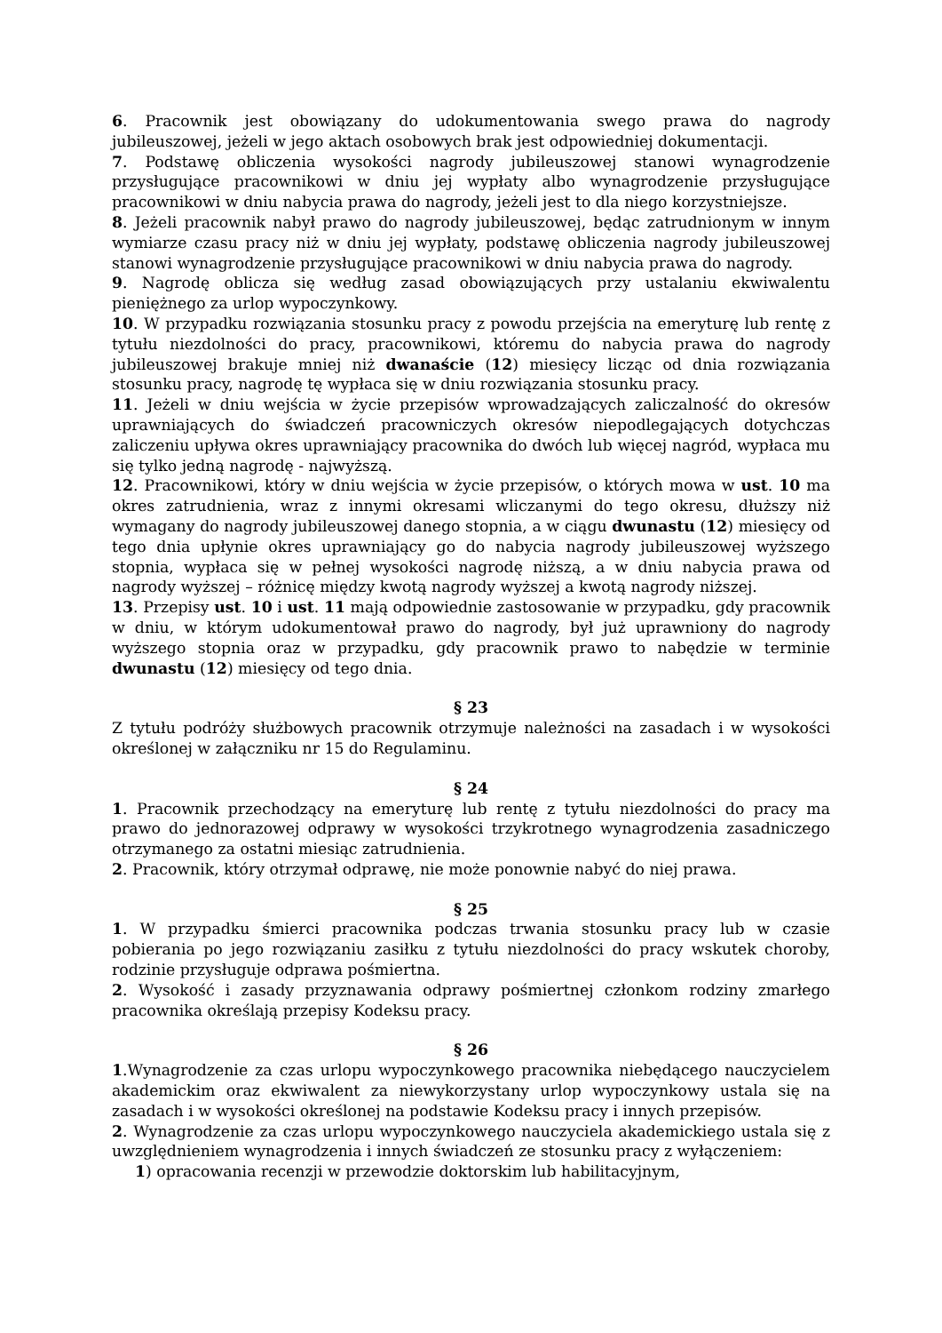6. Pracownik jest obowiązany do udokumentowania swego prawa do nagrody jubileuszowej, jeżeli w jego aktach osobowych brak jest odpowiedniej dokumentacji.
7. Podstawę obliczenia wysokości nagrody jubileuszowej stanowi wynagrodzenie przysługujące pracownikowi w dniu jej wypłaty albo wynagrodzenie przysługujące pracownikowi w dniu nabycia prawa do nagrody, jeżeli jest to dla niego korzystniejsze.
8. Jeżeli pracownik nabył prawo do nagrody jubileuszowej, będąc zatrudnionym w innym wymiarze czasu pracy niż w dniu jej wypłaty, podstawę obliczenia nagrody jubileuszowej stanowi wynagrodzenie przysługujące pracownikowi w dniu nabycia prawa do nagrody.
9. Nagrodę oblicza się według zasad obowiązujących przy ustalaniu ekwiwalentu pieniężnego za urlop wypoczynkowy.
10. W przypadku rozwiązania stosunku pracy z powodu przejścia na emeryturę lub rentę z tytułu niezdolności do pracy, pracownikowi, któremu do nabycia prawa do nagrody jubileuszowej brakuje mniej niż dwanaście (12) miesięcy licząc od dnia rozwiązania stosunku pracy, nagrodę tę wypłaca się w dniu rozwiązania stosunku pracy.
11. Jeżeli w dniu wejścia w życie przepisów wprowadzających zaliczalność do okresów uprawniających do świadczeń pracowniczych okresów niepodlegających dotychczas zaliczeniu upływa okres uprawniający pracownika do dwóch lub więcej nagród, wypłaca mu się tylko jedną nagrodę - najwyższą.
12. Pracownikowi, który w dniu wejścia w życie przepisów, o których mowa w ust. 10 ma okres zatrudnienia, wraz z innymi okresami wliczanymi do tego okresu, dłuższy niż wymagany do nagrody jubileuszowej danego stopnia, a w ciągu dwunastu (12) miesięcy od tego dnia upłynie okres uprawniający go do nabycia nagrody jubileuszowej wyższego stopnia, wypłaca się w pełnej wysokości nagrodę niższą, a w dniu nabycia prawa od nagrody wyższej – różnicę między kwotą nagrody wyższej a kwotą nagrody niższej.
13. Przepisy ust. 10 i ust. 11 mają odpowiednie zastosowanie w przypadku, gdy pracownik w dniu, w którym udokumentował prawo do nagrody, był już uprawniony do nagrody wyższego stopnia oraz w przypadku, gdy pracownik prawo to nabędzie w terminie dwunastu (12) miesięcy od tego dnia.
§ 23
Z tytułu podróży służbowych pracownik otrzymuje należności na zasadach i w wysokości określonej w załączniku nr 15 do Regulaminu.
§ 24
1. Pracownik przechodzący na emeryturę lub rentę z tytułu niezdolności do pracy ma prawo do jednorazowej odprawy w wysokości trzykrotnego wynagrodzenia zasadniczego otrzymanego za ostatni miesiąc zatrudnienia.
2. Pracownik, który otrzymał odprawę, nie może ponownie nabyć do niej prawa.
§ 25
1. W przypadku śmierci pracownika podczas trwania stosunku pracy lub w czasie pobierania po jego rozwiązaniu zasiłku z tytułu niezdolności do pracy wskutek choroby, rodzinie przysługuje odprawa pośmiertna.
2. Wysokość i zasady przyznawania odprawy pośmiertnej członkom rodziny zmarłego pracownika określają przepisy Kodeksu pracy.
§ 26
1.Wynagrodzenie za czas urlopu wypoczynkowego pracownika niebędącego nauczycielem akademickim oraz ekwiwalent za niewykorzystany urlop wypoczynkowy ustala się na zasadach i w wysokości określonej na podstawie Kodeksu pracy i innych przepisów.
2. Wynagrodzenie za czas urlopu wypoczynkowego nauczyciela akademickiego ustala się z uwzględnieniem wynagrodzenia i innych świadczeń ze stosunku pracy z wyłączeniem:
1) opracowania recenzji w przewodzie doktorskim lub habilitacyjnym,